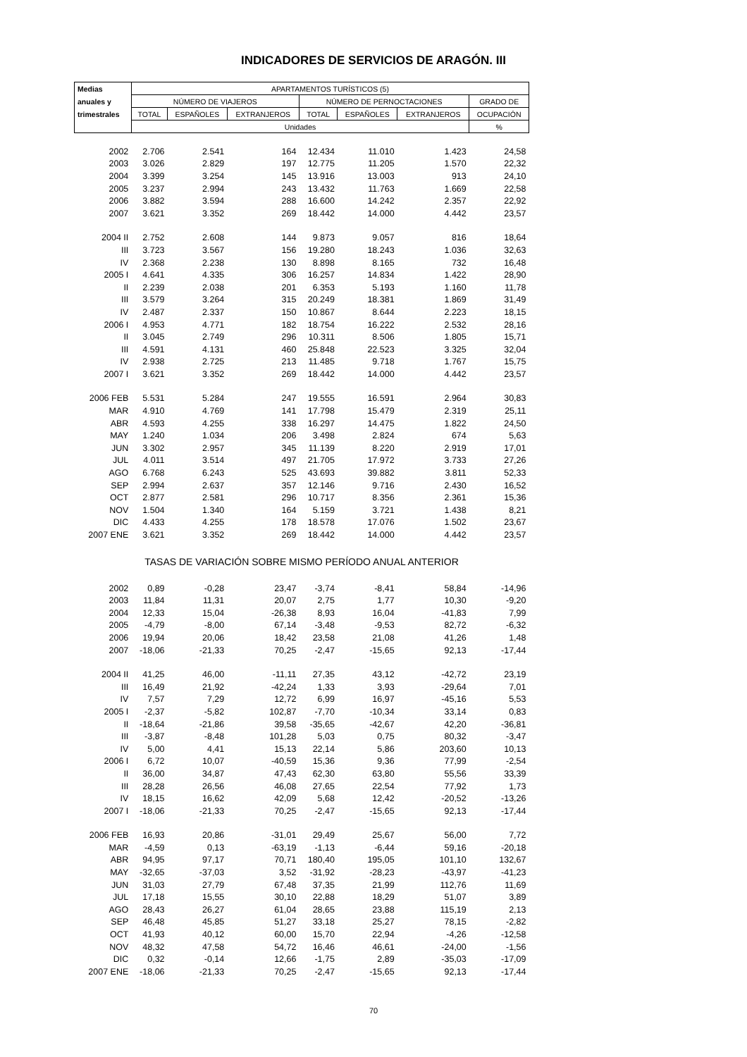INDICADORES DE SERVICIOS DE ARAGÓN. III
| Medias | APARTAMENTOS TURÍSTICOS (5) | | | | | | |
| --- | --- | --- | --- | --- | --- | --- | --- |
| anuales y | NÚMERO DE VIAJEROS | | | NÚMERO DE PERNOCTACIONES | | | GRADO DE |
| trimestrales | TOTAL | ESPAÑOLES | EXTRANJEROS | TOTAL | ESPAÑOLES | EXTRANJEROS | OCUPACIÓN |
| | Unidades | | | | | | % |
| 2002 | 2.706 | 2.541 | 164 | 12.434 | 11.010 | 1.423 | 24,58 |
| 2003 | 3.026 | 2.829 | 197 | 12.775 | 11.205 | 1.570 | 22,32 |
| 2004 | 3.399 | 3.254 | 145 | 13.916 | 13.003 | 913 | 24,10 |
| 2005 | 3.237 | 2.994 | 243 | 13.432 | 11.763 | 1.669 | 22,58 |
| 2006 | 3.882 | 3.594 | 288 | 16.600 | 14.242 | 2.357 | 22,92 |
| 2007 | 3.621 | 3.352 | 269 | 18.442 | 14.000 | 4.442 | 23,57 |
| 2004 II | 2.752 | 2.608 | 144 | 9.873 | 9.057 | 816 | 18,64 |
| III | 3.723 | 3.567 | 156 | 19.280 | 18.243 | 1.036 | 32,63 |
| IV | 2.368 | 2.238 | 130 | 8.898 | 8.165 | 732 | 16,48 |
| 2005 I | 4.641 | 4.335 | 306 | 16.257 | 14.834 | 1.422 | 28,90 |
| II | 2.239 | 2.038 | 201 | 6.353 | 5.193 | 1.160 | 11,78 |
| III | 3.579 | 3.264 | 315 | 20.249 | 18.381 | 1.869 | 31,49 |
| IV | 2.487 | 2.337 | 150 | 10.867 | 8.644 | 2.223 | 18,15 |
| 2006 I | 4.953 | 4.771 | 182 | 18.754 | 16.222 | 2.532 | 28,16 |
| II | 3.045 | 2.749 | 296 | 10.311 | 8.506 | 1.805 | 15,71 |
| III | 4.591 | 4.131 | 460 | 25.848 | 22.523 | 3.325 | 32,04 |
| IV | 2.938 | 2.725 | 213 | 11.485 | 9.718 | 1.767 | 15,75 |
| 2007 I | 3.621 | 3.352 | 269 | 18.442 | 14.000 | 4.442 | 23,57 |
| 2006 FEB | 5.531 | 5.284 | 247 | 19.555 | 16.591 | 2.964 | 30,83 |
| MAR | 4.910 | 4.769 | 141 | 17.798 | 15.479 | 2.319 | 25,11 |
| ABR | 4.593 | 4.255 | 338 | 16.297 | 14.475 | 1.822 | 24,50 |
| MAY | 1.240 | 1.034 | 206 | 3.498 | 2.824 | 674 | 5,63 |
| JUN | 3.302 | 2.957 | 345 | 11.139 | 8.220 | 2.919 | 17,01 |
| JUL | 4.011 | 3.514 | 497 | 21.705 | 17.972 | 3.733 | 27,26 |
| AGO | 6.768 | 6.243 | 525 | 43.693 | 39.882 | 3.811 | 52,33 |
| SEP | 2.994 | 2.637 | 357 | 12.146 | 9.716 | 2.430 | 16,52 |
| OCT | 2.877 | 2.581 | 296 | 10.717 | 8.356 | 2.361 | 15,36 |
| NOV | 1.504 | 1.340 | 164 | 5.159 | 3.721 | 1.438 | 8,21 |
| DIC | 4.433 | 4.255 | 178 | 18.578 | 17.076 | 1.502 | 23,67 |
| 2007 ENE | 3.621 | 3.352 | 269 | 18.442 | 14.000 | 4.442 | 23,57 |
| TASAS DE VARIACIÓN SOBRE MISMO PERÍODO ANUAL ANTERIOR | | | | | | | |
| 2002 | 0,89 | -0,28 | 23,47 | -3,74 | -8,41 | 58,84 | -14,96 |
| 2003 | 11,84 | 11,31 | 20,07 | 2,75 | 1,77 | 10,30 | -9,20 |
| 2004 | 12,33 | 15,04 | -26,38 | 8,93 | 16,04 | -41,83 | 7,99 |
| 2005 | -4,79 | -8,00 | 67,14 | -3,48 | -9,53 | 82,72 | -6,32 |
| 2006 | 19,94 | 20,06 | 18,42 | 23,58 | 21,08 | 41,26 | 1,48 |
| 2007 | -18,06 | -21,33 | 70,25 | -2,47 | -15,65 | 92,13 | -17,44 |
| 2004 II | 41,25 | 46,00 | -11,11 | 27,35 | 43,12 | -42,72 | 23,19 |
| III | 16,49 | 21,92 | -42,24 | 1,33 | 3,93 | -29,64 | 7,01 |
| IV | 7,57 | 7,29 | 12,72 | 6,99 | 16,97 | -45,16 | 5,53 |
| 2005 I | -2,37 | -5,82 | 102,87 | -7,70 | -10,34 | 33,14 | 0,83 |
| II | -18,64 | -21,86 | 39,58 | -35,65 | -42,67 | 42,20 | -36,81 |
| III | -3,87 | -8,48 | 101,28 | 5,03 | 0,75 | 80,32 | -3,47 |
| IV | 5,00 | 4,41 | 15,13 | 22,14 | 5,86 | 203,60 | 10,13 |
| 2006 I | 6,72 | 10,07 | -40,59 | 15,36 | 9,36 | 77,99 | -2,54 |
| II | 36,00 | 34,87 | 47,43 | 62,30 | 63,80 | 55,56 | 33,39 |
| III | 28,28 | 26,56 | 46,08 | 27,65 | 22,54 | 77,92 | 1,73 |
| IV | 18,15 | 16,62 | 42,09 | 5,68 | 12,42 | -20,52 | -13,26 |
| 2007 I | -18,06 | -21,33 | 70,25 | -2,47 | -15,65 | 92,13 | -17,44 |
| 2006 FEB | 16,93 | 20,86 | -31,01 | 29,49 | 25,67 | 56,00 | 7,72 |
| MAR | -4,59 | 0,13 | -63,19 | -1,13 | -6,44 | 59,16 | -20,18 |
| ABR | 94,95 | 97,17 | 70,71 | 180,40 | 195,05 | 101,10 | 132,67 |
| MAY | -32,65 | -37,03 | 3,52 | -31,92 | -28,23 | -43,97 | -41,23 |
| JUN | 31,03 | 27,79 | 67,48 | 37,35 | 21,99 | 112,76 | 11,69 |
| JUL | 17,18 | 15,55 | 30,10 | 22,88 | 18,29 | 51,07 | 3,89 |
| AGO | 28,43 | 26,27 | 61,04 | 28,65 | 23,88 | 115,19 | 2,13 |
| SEP | 46,48 | 45,85 | 51,27 | 33,18 | 25,27 | 78,15 | -2,82 |
| OCT | 41,93 | 40,12 | 60,00 | 15,70 | 22,94 | -4,26 | -12,58 |
| NOV | 48,32 | 47,58 | 54,72 | 16,46 | 46,61 | -24,00 | -1,56 |
| DIC | 0,32 | -0,14 | 12,66 | -1,75 | 2,89 | -35,03 | -17,09 |
| 2007 ENE | -18,06 | -21,33 | 70,25 | -2,47 | -15,65 | 92,13 | -17,44 |
70